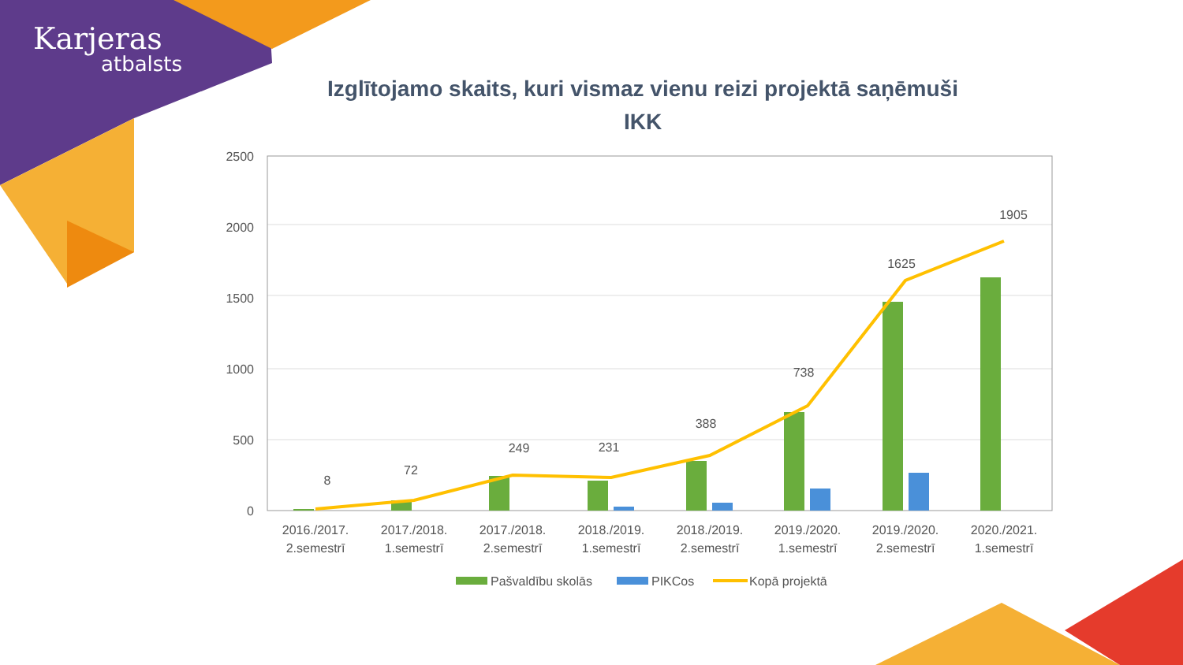8
72
249
231
388
738
1625
1905
2500
2000
1500
1000
500
0
2016./2017.
2.semestrī
2017./2018.
1.semestrī
2017./2018.
2.semestrī
2018./2019.
1.semestrī
2018./2019.
2.semestrī
2019./2020.
1.semestrī
2019./2020.
2.semestrī
2020./2021.
1.semestrī
Pašvaldību skolās
PIKCos
Kopā projektā
Karjeras
atbalsts
Izglītojamo skaits, kuri vismaz vienu reizi projektā saņēmuši
IKK